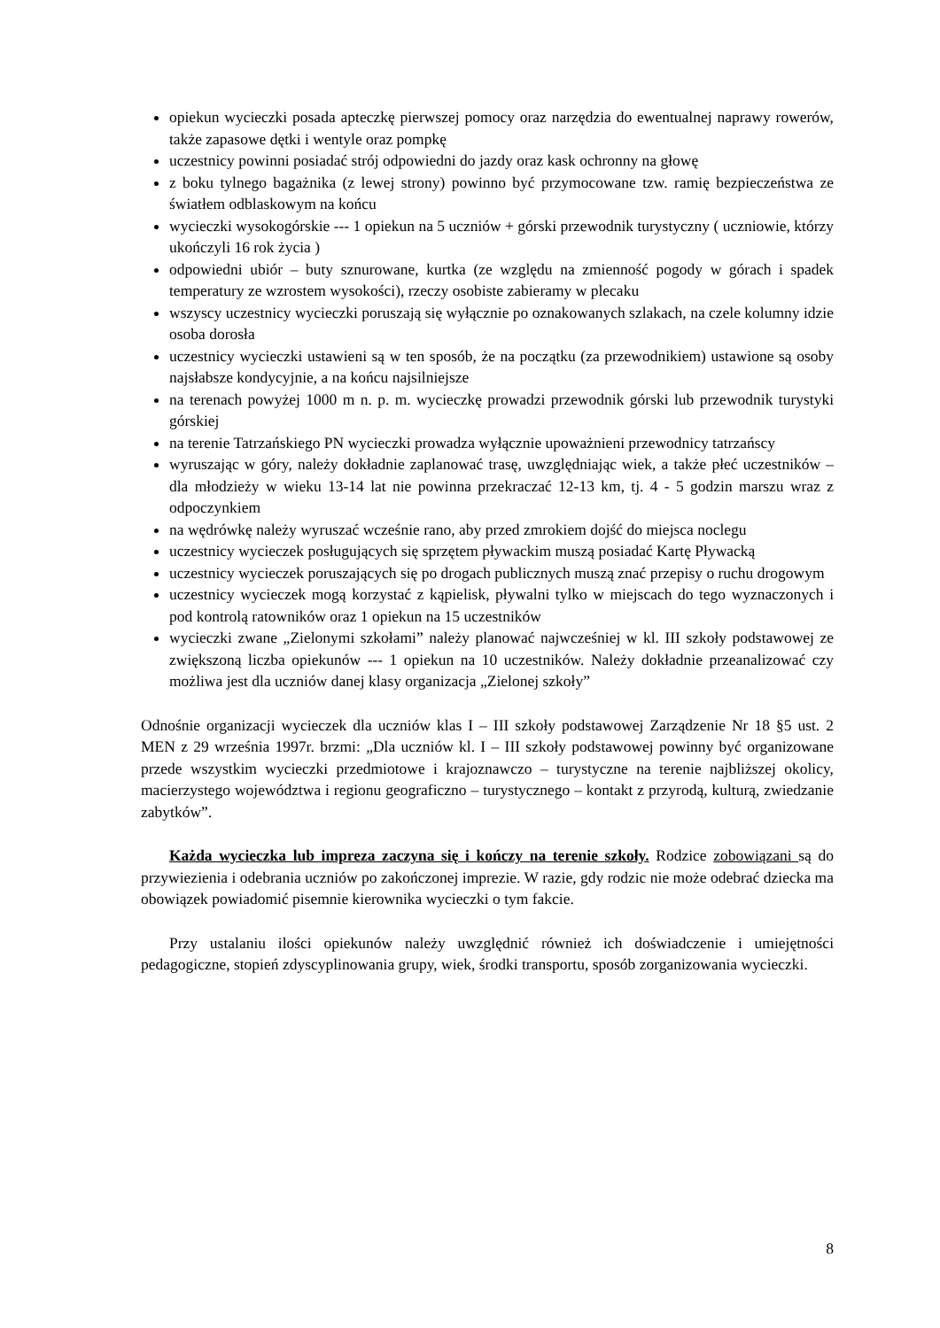opiekun wycieczki posada apteczkę pierwszej pomocy oraz narzędzia do ewentualnej naprawy rowerów, także zapasowe dętki i wentyle oraz pompkę
uczestnicy powinni posiadać strój odpowiedni do jazdy oraz kask ochronny na głowę
z boku tylnego bagażnika (z lewej strony) powinno być przymocowane tzw. ramię bezpieczeństwa ze światłem odblaskowym na końcu
wycieczki wysokogórskie --- 1 opiekun na 5 uczniów + górski przewodnik turystyczny ( uczniowie, którzy ukończyli 16 rok życia )
odpowiedni ubiór – buty sznurowane, kurtka (ze względu na zmienność pogody w górach i spadek temperatury ze wzrostem wysokości), rzeczy osobiste zabieramy w plecaku
wszyscy uczestnicy wycieczki poruszają się wyłącznie po oznakowanych szlakach, na czele kolumny idzie osoba dorosła
uczestnicy wycieczki ustawieni są w ten sposób, że na początku (za przewodnikiem) ustawione są osoby najsłabsze kondycyjnie, a na końcu najsilniejsze
na terenach powyżej 1000 m n. p. m. wycieczkę prowadzi przewodnik górski lub przewodnik turystyki górskiej
na terenie Tatrzańskiego PN wycieczki prowadza wyłącznie upoważnieni przewodnicy tatrzańscy
wyruszając w góry, należy dokładnie zaplanować trasę, uwzględniając wiek, a także płeć uczestników – dla młodzieży w wieku 13-14 lat nie powinna przekraczać 12-13 km, tj. 4 - 5 godzin marszu wraz z odpoczynkiem
na wędrówkę należy wyruszać wcześnie rano, aby przed zmrokiem dojść do miejsca noclegu
uczestnicy wycieczek posługujących się sprzętem pływackim muszą posiadać Kartę Pływacką
uczestnicy wycieczek poruszających się po drogach publicznych muszą znać przepisy o ruchu drogowym
uczestnicy wycieczek mogą korzystać z kąpielisk, pływalni tylko w miejscach do tego wyznaczonych i pod kontrolą ratowników oraz 1 opiekun na 15 uczestników
wycieczki zwane „Zielonymi szkołami” należy planować najwcześniej w kl. III szkoły podstawowej ze zwiększoną liczba opiekunów --- 1 opiekun na 10 uczestników. Należy dokładnie przeanalizować czy możliwa jest dla uczniów danej klasy organizacja „Zielonej szkoły”
Odnośnie organizacji wycieczek dla uczniów klas I – III szkoły podstawowej Zarządzenie Nr 18 §5 ust. 2 MEN z 29 września 1997r. brzmi: „Dla uczniów kl. I – III szkoły podstawowej powinny być organizowane przede wszystkim wycieczki przedmiotowe i krajoznawczo – turystyczne na terenie najbliższej okolicy, macierzystego województwa i regionu geograficzno – turystycznego – kontakt z przyrodą, kulturą, zwiedzanie zabytków”.
Każda wycieczka lub impreza zaczyna się i kończy na terenie szkoły. Rodzice zobowiązani są do przywiezienia i odebrania uczniów po zakończonej imprezie. W razie, gdy rodzic nie może odebrać dziecka ma obowiązek powiadomić pisemnie kierownika wycieczki o tym fakcie.
Przy ustalaniu ilości opiekunów należy uwzględnić również ich doświadczenie i umiejętności pedagogiczne, stopień zdyscyplinowania grupy, wiek, środki transportu, sposób zorganizowania wycieczki.
8